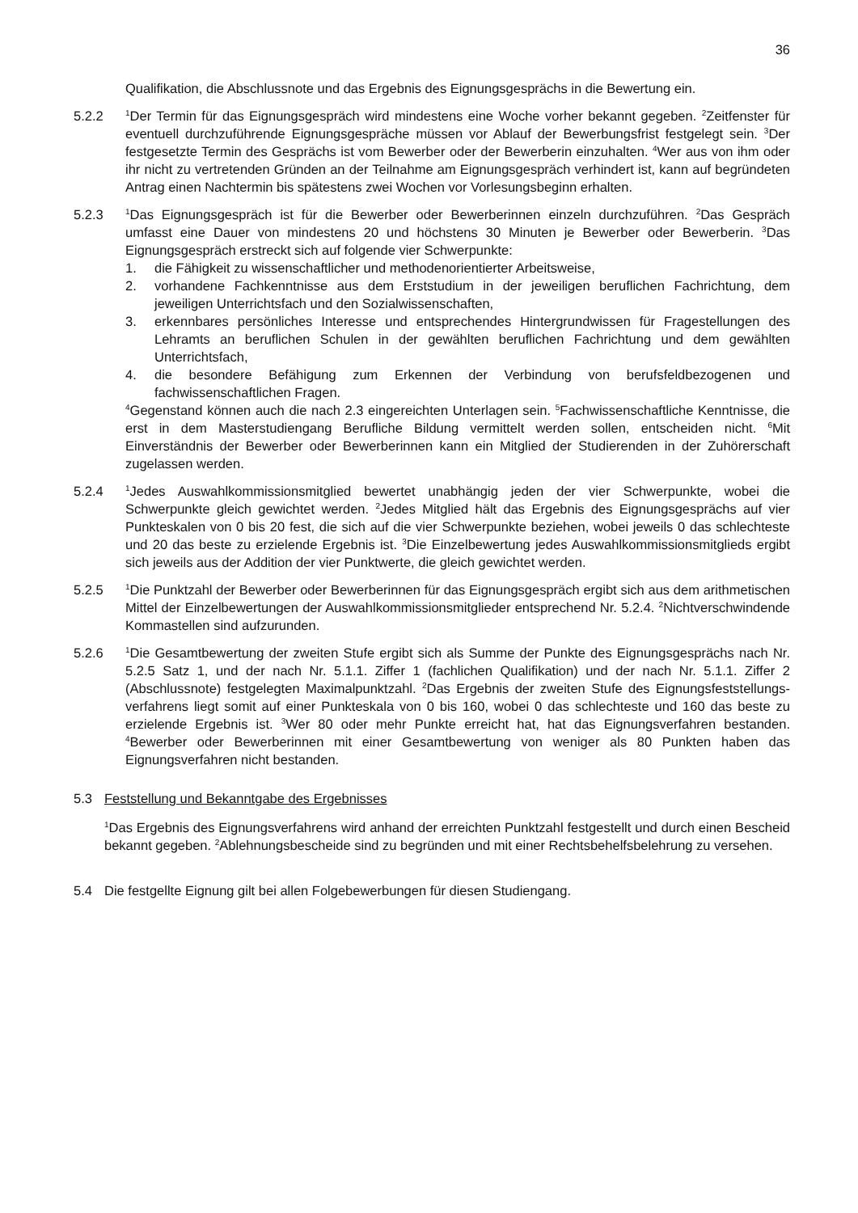36
Qualifikation, die Abschlussnote und das Ergebnis des Eignungsgesprächs in die Bewertung ein.
5.2.2
<sup>1</sup> Der Termin für das Eignungsgespräch wird mindestens eine Woche vorher bekannt gegeben. <sup>2</sup>Zeitfenster für eventuell durchzuführende Eignungsgespräche müssen vor Ablauf der Bewerbungsfrist festgelegt sein. <sup>3</sup>Der festgesetzte Termin des Gesprächs ist vom Bewerber oder der Bewerberin einzuhalten. <sup>4</sup>Wer aus von ihm oder ihr nicht zu vertretenden Gründen an der Teilnahme am Eignungsgespräch verhindert ist, kann auf begründeten Antrag einen Nachtermin bis spätestens zwei Wochen vor Vorlesungsbeginn erhalten.
5.2.3
<sup>1</sup> Das Eignungsgespräch ist für die Bewerber oder Bewerberinnen einzeln durchzuführen. <sup>2</sup>Das Gespräch umfasst eine Dauer von mindestens 20 und höchstens 30 Minuten je Bewerber oder Bewerberin. <sup>3</sup>Das Eignungsgespräch erstreckt sich auf folgende vier Schwerpunkte:
1. die Fähigkeit zu wissenschaftlicher und methodenorientierter Arbeitsweise,
2. vorhandene Fachkenntnisse aus dem Erststudium in der jeweiligen beruflichen Fachrichtung, dem jeweiligen Unterrichtsfach und den Sozialwissenschaften,
3. erkennbares persönliches Interesse und entsprechendes Hintergrundwissen für Fragestellungen des Lehramts an beruflichen Schulen in der gewählten beruflichen Fachrichtung und dem gewählten Unterrichtsfach,
4. die besondere Befähigung zum Erkennen der Verbindung von berufsfeldbezogenen und fachwissenschaftlichen Fragen.
<sup>4</sup> Gegenstand können auch die nach 2.3 eingereichten Unterlagen sein. <sup>5</sup>Fachwissenschaftliche Kenntnisse, die erst in dem Masterstudiengang Berufliche Bildung vermittelt werden sollen, entscheiden nicht. <sup>6</sup>Mit Einverständnis der Bewerber oder Bewerberinnen kann ein Mitglied der Studierenden in der Zuhörerschaft zugelassen werden.
5.2.4
<sup>1</sup> Jedes Auswahlkommissionsmitglied bewertet unabhängig jeden der vier Schwerpunkte, wobei die Schwerpunkte gleich gewichtet werden. <sup>2</sup>Jedes Mitglied hält das Ergebnis des Eignungsgesprächs auf vier Punkteskalen von 0 bis 20 fest, die sich auf die vier Schwerpunkte beziehen, wobei jeweils 0 das schlechteste und 20 das beste zu erzielende Ergebnis ist. <sup>3</sup>Die Einzelbewertung jedes Auswahlkommissionsmitglieds ergibt sich jeweils aus der Addition der vier Punktwerte, die gleich gewichtet werden.
5.2.5
<sup>1</sup> Die Punktzahl der Bewerber oder Bewerberinnen für das Eignungsgespräch ergibt sich aus dem arithmetischen Mittel der Einzelbewertungen der Auswahlkommissionsmitglieder entsprechend Nr. 5.2.4. <sup>2</sup>Nichtverschwindende Kommastellen sind aufzurunden.
5.2.6
<sup>1</sup> Die Gesamtbewertung der zweiten Stufe ergibt sich als Summe der Punkte des Eignungsgesprächs nach Nr. 5.2.5 Satz 1, und der nach Nr. 5.1.1. Ziffer 1 (fachlichen Qualifikation) und der nach Nr. 5.1.1. Ziffer 2 (Abschlussnote) festgelegten Maximalpunktzahl. <sup>2</sup>Das Ergebnis der zweiten Stufe des Eignungsfeststellungs-verfahrens liegt somit auf einer Punkteskala von 0 bis 160, wobei 0 das schlechteste und 160 das beste zu erzielende Ergebnis ist. <sup>3</sup>Wer 80 oder mehr Punkte erreicht hat, hat das Eignungsverfahren bestanden. <sup>4</sup>Bewerber oder Bewerberinnen mit einer Gesamtbewertung von weniger als 80 Punkten haben das Eignungsverfahren nicht bestanden.
5.3 Feststellung und Bekanntgabe des Ergebnisses
<sup>1</sup> Das Ergebnis des Eignungsverfahrens wird anhand der erreichten Punktzahl festgestellt und durch einen Bescheid bekannt gegeben. <sup>2</sup>Ablehnungsbescheide sind zu begründen und mit einer Rechtsbehelfsbelehrung zu versehen.
5.4 Die festgellte Eignung gilt bei allen Folgebewerbungen für diesen Studiengang.